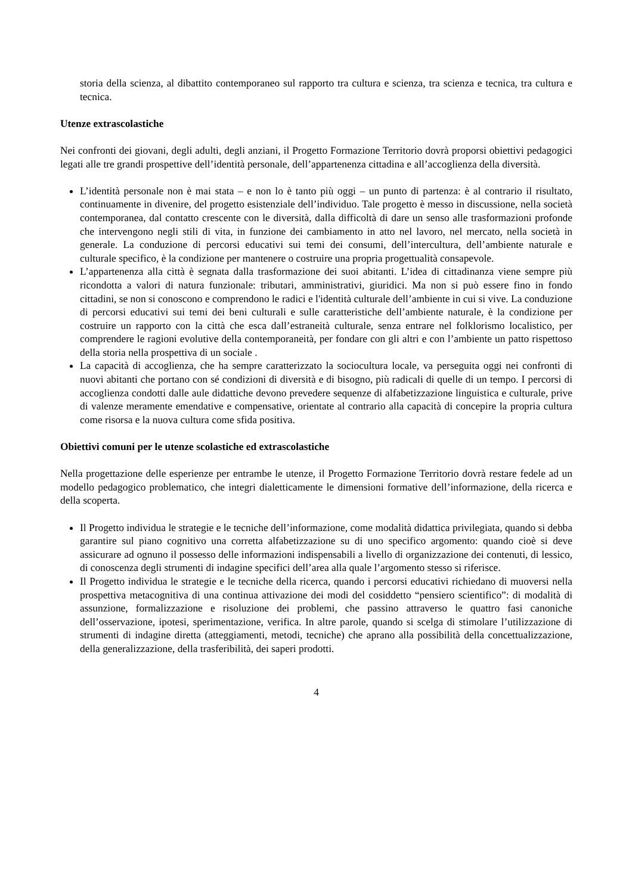storia della scienza, al dibattito contemporaneo sul rapporto tra cultura e scienza, tra scienza e tecnica, tra cultura e tecnica.
Utenze extrascolastiche
Nei confronti dei giovani, degli adulti, degli anziani, il Progetto Formazione Territorio dovrà proporsi obiettivi pedagogici legati alle tre grandi prospettive dell’identità personale, dell’appartenenza cittadina e all’accoglienza della diversità.
L’identità personale non è mai stata – e non lo è tanto più oggi – un punto di partenza: è al contrario il risultato, continuamente in divenire, del progetto esistenziale dell’individuo. Tale progetto è messo in discussione, nella società contemporanea, dal contatto crescente con le diversità, dalla difficoltà di dare un senso alle trasformazioni profonde che intervengono negli stili di vita, in funzione dei cambiamento in atto nel lavoro, nel mercato, nella società in generale. La conduzione di percorsi educativi sui temi dei consumi, dell’intercultura, dell’ambiente naturale e culturale specifico, è la condizione per mantenere o costruire una propria progettualità consapevole.
L’appartenenza alla città è segnata dalla trasformazione dei suoi abitanti. L’idea di cittadinanza viene sempre più ricondotta a valori di natura funzionale: tributari, amministrativi, giuridici. Ma non si può essere fino in fondo cittadini, se non si conoscono e comprendono le radici e l'identità culturale dell’ambiente in cui si vive. La conduzione di percorsi educativi sui temi dei beni culturali e sulle caratteristiche dell’ambiente naturale, è la condizione per costruire un rapporto con la città che esca dall’estraneità culturale, senza entrare nel folklorismo localistico, per comprendere le ragioni evolutive della contemporaneità, per fondare con gli altri e con l’ambiente un patto rispettoso della storia nella prospettiva di un sociale .
La capacità di accoglienza, che ha sempre caratterizzato la sociocultura locale, va perseguita oggi nei confronti di nuovi abitanti che portano con sé condizioni di diversità e di bisogno, più radicali di quelle di un tempo. I percorsi di accoglienza condotti dalle aule didattiche devono prevedere sequenze di alfabetizzazione linguistica e culturale, prive di valenze meramente emendative e compensative, orientate al contrario alla capacità di concepire la propria cultura come risorsa e la nuova cultura come sfida positiva.
Obiettivi comuni per le utenze scolastiche ed extrascolastiche
Nella progettazione delle esperienze per entrambe le utenze, il Progetto Formazione Territorio dovrà restare fedele ad un modello pedagogico problematico, che integri dialetticamente le dimensioni formative dell’informazione, della ricerca e della scoperta.
Il Progetto individua le strategie e le tecniche dell’informazione, come modalità didattica privilegiata, quando si debba garantire sul piano cognitivo una corretta alfabetizzazione su di uno specifico argomento: quando cioè si deve assicurare ad ognuno il possesso delle informazioni indispensabili a livello di organizzazione dei contenuti, di lessico, di conoscenza degli strumenti di indagine specifici dell’area alla quale l’argomento stesso si riferisce.
Il Progetto individua le strategie e le tecniche della ricerca, quando i percorsi educativi richiedano di muoversi nella prospettiva metacognitiva di una continua attivazione dei modi del cosiddetto “pensiero scientifico”: di modalità di assunzione, formalizzazione e risoluzione dei problemi, che passino attraverso le quattro fasi canoniche dell’osservazione, ipotesi, sperimentazione, verifica. In altre parole, quando si scelga di stimolare l’utilizzazione di strumenti di indagine diretta (atteggiamenti, metodi, tecniche) che aprano alla possibilità della concettualizzazione, della generalizzazione, della trasferibilità, dei saperi prodotti.
4